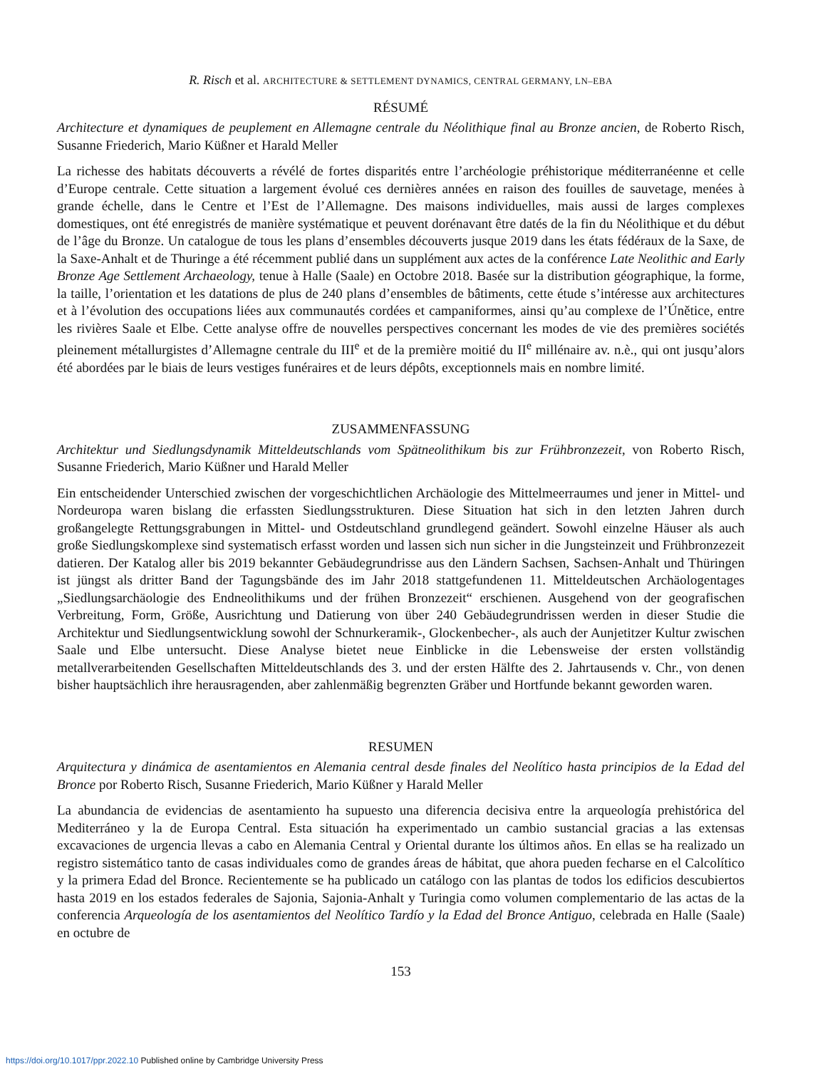R. Risch et al. ARCHITECTURE & SETTLEMENT DYNAMICS, CENTRAL GERMANY, LN–EBA
RÉSUMÉ
Architecture et dynamiques de peuplement en Allemagne centrale du Néolithique final au Bronze ancien, de Roberto Risch, Susanne Friederich, Mario Küßner et Harald Meller
La richesse des habitats découverts a révélé de fortes disparités entre l’archéologie préhistorique méditerranéenne et celle d’Europe centrale. Cette situation a largement évolué ces dernières années en raison des fouilles de sauvetage, menées à grande échelle, dans le Centre et l’Est de l’Allemagne. Des maisons individuelles, mais aussi de larges complexes domestiques, ont été enregistrés de manière systématique et peuvent dorénavant être datés de la fin du Néolithique et du début de l’âge du Bronze. Un catalogue de tous les plans d’ensembles découverts jusque 2019 dans les états fédéraux de la Saxe, de la Saxe-Anhalt et de Thuringe a été récemment publié dans un supplément aux actes de la conférence Late Neolithic and Early Bronze Age Settlement Archaeology, tenue à Halle (Saale) en Octobre 2018. Basée sur la distribution géographique, la forme, la taille, l’orientation et les datations de plus de 240 plans d’ensembles de bâtiments, cette étude s’intéresse aux architectures et à l’évolution des occupations liées aux communautés cordées et campaniformes, ainsi qu’au complexe de l’Únětice, entre les rivières Saale et Elbe. Cette analyse offre de nouvelles perspectives concernant les modes de vie des premières sociétés pleinement métallurgistes d’Allemagne centrale du III<sup>e</sup> et de la première moitié du II<sup>e</sup> millénaire av. n.è., qui ont jusqu’alors été abordées par le biais de leurs vestiges funéraires et de leurs dépôts, exceptionnels mais en nombre limité.
ZUSAMMENFASSUNG
Architektur und Siedlungsdynamik Mitteldeutschlands vom Spätneolithikum bis zur Frühbronzezeit, von Roberto Risch, Susanne Friederich, Mario Küßner und Harald Meller
Ein entscheidender Unterschied zwischen der vorgeschichtlichen Archäologie des Mittelmeerraumes und jener in Mittel- und Nordeuropa waren bislang die erfassten Siedlungsstrukturen. Diese Situation hat sich in den letzten Jahren durch großangelegte Rettungsgrabungen in Mittel- und Ostdeutschland grundlegend geändert. Sowohl einzelne Häuser als auch große Siedlungskomplexe sind systematisch erfasst worden und lassen sich nun sicher in die Jungsteinzeit und Frühbronzezeit datieren. Der Katalog aller bis 2019 bekannter Gebäudegrundrisse aus den Ländern Sachsen, Sachsen-Anhalt und Thüringen ist jüngst als dritter Band der Tagungsbände des im Jahr 2018 stattgefundenen 11. Mitteldeutschen Archäologentages „Siedlungsarchäologie des Endneolithikums und der frühen Bronzezeit“ erschienen. Ausgehend von der geografischen Verbreitung, Form, Größe, Ausrichtung und Datierung von über 240 Gebäudegrundrissen werden in dieser Studie die Architektur und Siedlungsentwicklung sowohl der Schnurkeramik-, Glockenbecher-, als auch der Aunjetitzer Kultur zwischen Saale und Elbe untersucht. Diese Analyse bietet neue Einblicke in die Lebensweise der ersten vollständig metallverarbeitenden Gesellschaften Mitteldeutschlands des 3. und der ersten Hälfte des 2. Jahrtausends v. Chr., von denen bisher hauptsächlich ihre herausragenden, aber zahlenmäßig begrenzten Gräber und Hortfunde bekannt geworden waren.
RESUMEN
Arquitectura y dinámica de asentamientos en Alemania central desde finales del Neolítico hasta principios de la Edad del Bronce por Roberto Risch, Susanne Friederich, Mario Küßner y Harald Meller
La abundancia de evidencias de asentamiento ha supuesto una diferencia decisiva entre la arqueología prehistórica del Mediterráneo y la de Europa Central. Esta situación ha experimentado un cambio sustancial gracias a las extensas excavaciones de urgencia llevas a cabo en Alemania Central y Oriental durante los últimos años. En ellas se ha realizado un registro sistemático tanto de casas individuales como de grandes áreas de hábitat, que ahora pueden fecharse en el Calcolítico y la primera Edad del Bronce. Recientemente se ha publicado un catálogo con las plantas de todos los edificios descubiertos hasta 2019 en los estados federales de Sajonia, Sajonia-Anhalt y Turingia como volumen complementario de las actas de la conferencia Arqueología de los asentamientos del Neolítico Tardío y la Edad del Bronce Antiguo, celebrada en Halle (Saale) en octubre de
153
https://doi.org/10.1017/ppr.2022.10 Published online by Cambridge University Press